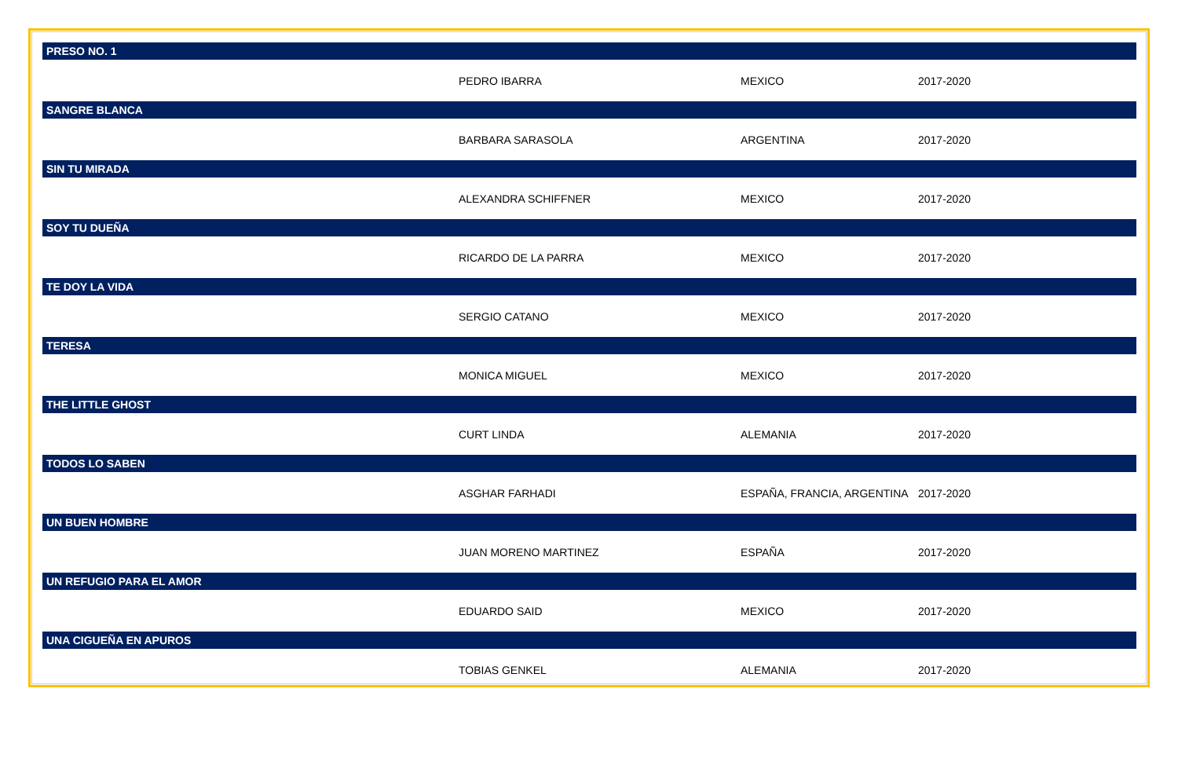| PRESO NO. 1 | | | |
| --- | --- | --- | --- |
| | PEDRO IBARRA | MEXICO | 2017-2020 |
| SANGRE BLANCA | | | |
| | BARBARA SARASOLA | ARGENTINA | 2017-2020 |
| SIN TU MIRADA | | | |
| | ALEXANDRA SCHIFFNER | MEXICO | 2017-2020 |
| SOY TU DUEÑA | | | |
| | RICARDO DE LA PARRA | MEXICO | 2017-2020 |
| TE DOY LA VIDA | | | |
| | SERGIO CATANO | MEXICO | 2017-2020 |
| TERESA | | | |
| | MONICA MIGUEL | MEXICO | 2017-2020 |
| THE LITTLE GHOST | | | |
| | CURT LINDA | ALEMANIA | 2017-2020 |
| TODOS LO SABEN | | | |
| | ASGHAR FARHADI | ESPAÑA, FRANCIA, ARGENTINA | 2017-2020 |
| UN BUEN HOMBRE | | | |
| | JUAN MORENO MARTINEZ | ESPAÑA | 2017-2020 |
| UN REFUGIO PARA EL AMOR | | | |
| | EDUARDO SAID | MEXICO | 2017-2020 |
| UNA CIGUEÑA EN APUROS | | | |
| | TOBIAS GENKEL | ALEMANIA | 2017-2020 |